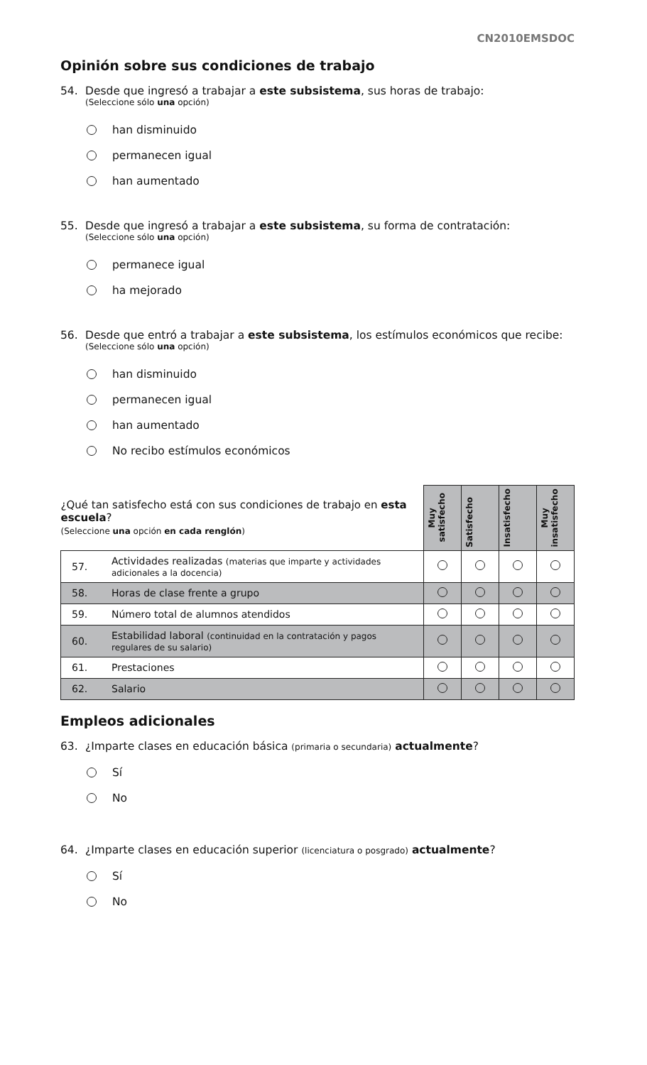CN2010EMSDOC
Opinión sobre sus condiciones de trabajo
54. Desde que ingresó a trabajar a este subsistema, sus horas de trabajo:
(Seleccione sólo una opción)
han disminuido
permanecen igual
han aumentado
55. Desde que ingresó a trabajar a este subsistema, su forma de contratación:
(Seleccione sólo una opción)
permanece igual
ha mejorado
56. Desde que entró a trabajar a este subsistema, los estímulos económicos que recibe:
(Seleccione sólo una opción)
han disminuido
permanecen igual
han aumentado
No recibo estímulos económicos
| ¿Qué tan satisfecho está con sus condiciones de trabajo en esta escuela ? (Seleccione una opción en cada renglón ) | | Muy satisfecho | Satisfecho | Insatisfecho | Muy insatisfecho |
| 57. | Actividades realizadas (materias que imparte y actividades adicionales a la docencia) | | | | |
| 58. | Horas de clase frente a grupo | | | | |
| 59. | Número total de alumnos atendidos | | | | |
| 60. | Estabilidad laboral (continuidad en la contratación y pagos regulares de su salario) | | | | |
| 61. | Prestaciones | | | | |
| 62. | Salario | | | | |
Empleos adicionales
63. ¿Imparte clases en educación básica (primaria o secundaria) actualmente?
Sí
No
64. ¿Imparte clases en educación superior (licenciatura o posgrado) actualmente?
Sí
No